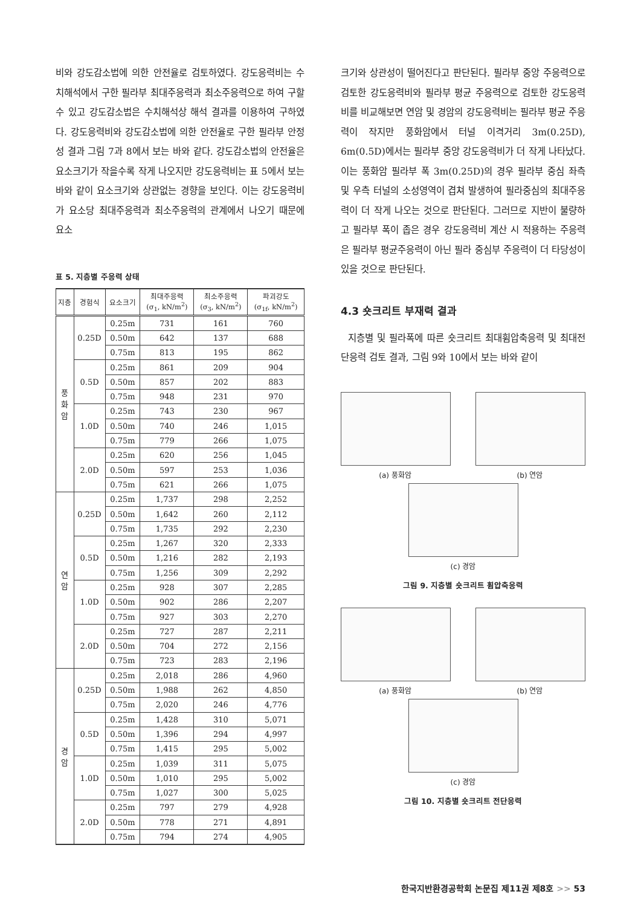비와 강도감소법에 의한 안전율로 검토하였다. 강도응력비는 수치해석에서 구한 필라부 최대주응력과 최소주응력으로 하여 구할 수 있고 강도감소법은 수치해석상 해석 결과를 이용하여 구하였다. 강도응력비와 강도감소법에 의한 안전율로 구한 필라부 안정성 결과 그림 7과 8에서 보는 바와 같다. 강도감소법의 안전율은 요소크기가 작을수록 작게 나오지만 강도응력비는 표 5에서 보는 바와 같이 요소크기와 상관없는 경향을 보인다. 이는 강도응력비가 요소당 최대주응력과 최소주응력의 관계에서 나오기 때문에 요소
표 5. 지층별 주응력 상태
| 지층 | 경험식 | 요소크기 | 최대주응력 (σ<sub>1</sub>, kN/m<sup>2</sup>) | 최소주응력 (σ<sub>3</sub>, kN/m<sup>2</sup>) | 파괴강도 (σ<sub>1f</sub>, kN/m<sup>2</sup>) |
| --- | --- | --- | --- | --- | --- |
| 풍 화 암 | 0.25D | 0.25m | 731 | 161 | 760 |
| | | 0.50m | 642 | 137 | 688 |
| | | 0.75m | 813 | 195 | 862 |
| | 0.5D | 0.25m | 861 | 209 | 904 |
| | | 0.50m | 857 | 202 | 883 |
| | | 0.75m | 948 | 231 | 970 |
| | 1.0D | 0.25m | 743 | 230 | 967 |
| | | 0.50m | 740 | 246 | 1,015 |
| | | 0.75m | 779 | 266 | 1,075 |
| | 2.0D | 0.25m | 620 | 256 | 1,045 |
| | | 0.50m | 597 | 253 | 1,036 |
| | | 0.75m | 621 | 266 | 1,075 |
| 연 암 | 0.25D | 0.25m | 1,737 | 298 | 2,252 |
| | | 0.50m | 1,642 | 260 | 2,112 |
| | | 0.75m | 1,735 | 292 | 2,230 |
| | 0.5D | 0.25m | 1,267 | 320 | 2,333 |
| | | 0.50m | 1,216 | 282 | 2,193 |
| | | 0.75m | 1,256 | 309 | 2,292 |
| | 1.0D | 0.25m | 928 | 307 | 2,285 |
| | | 0.50m | 902 | 286 | 2,207 |
| | | 0.75m | 927 | 303 | 2,270 |
| | 2.0D | 0.25m | 727 | 287 | 2,211 |
| | | 0.50m | 704 | 272 | 2,156 |
| | | 0.75m | 723 | 283 | 2,196 |
| 경 암 | 0.25D | 0.25m | 2,018 | 286 | 4,960 |
| | | 0.50m | 1,988 | 262 | 4,850 |
| | | 0.75m | 2,020 | 246 | 4,776 |
| | 0.5D | 0.25m | 1,428 | 310 | 5,071 |
| | | 0.50m | 1,396 | 294 | 4,997 |
| | | 0.75m | 1,415 | 295 | 5,002 |
| | 1.0D | 0.25m | 1,039 | 311 | 5,075 |
| | | 0.50m | 1,010 | 295 | 5,002 |
| | | 0.75m | 1,027 | 300 | 5,025 |
| | 2.0D | 0.25m | 797 | 279 | 4,928 |
| | | 0.50m | 778 | 271 | 4,891 |
| | | 0.75m | 794 | 274 | 4,905 |
크기와 상관성이 떨어진다고 판단된다. 필라부 중앙 주응력으로 검토한 강도응력비와 필라부 평균 주응력으로 검토한 강도응력비를 비교해보면 연암 및 경암의 강도응력비는 필라부 평균 주응력이 작지만 풍화암에서 터널 이격거리 3m(0.25D), 6m(0.5D)에서는 필라부 중앙 강도응력비가 더 작게 나타났다. 이는 풍화암 필라부 폭 3m(0.25D)의 경우 필라부 중심 좌측 및 우측 터널의 소성영역이 겹쳐 발생하여 필라중심의 최대주응력이 더 작게 나오는 것으로 판단된다. 그러므로 지반이 불량하고 필라부 폭이 좁은 경우 강도응력비 계산 시 적용하는 주응력은 필라부 평균주응력이 아닌 필라 중심부 주응력이 더 타당성이 있을 것으로 판단된다.
4.3 숏크리트 부재력 결과
지층별 및 필라폭에 따른 숏크리트 최대휨압축응력 및 최대전단응력 검토 결과, 그림 9와 10에서 보는 바와 같이
(a) 풍화암 (b) 연암
(c) 경암
그림 9. 지층별 숏크리트 휨압축응력
(a) 풍화암 (b) 연암
(c) 경암
그림 10. 지층별 숏크리트 전단응력
한국지반환경공학회 논문집 제11권 제8호 >> 53